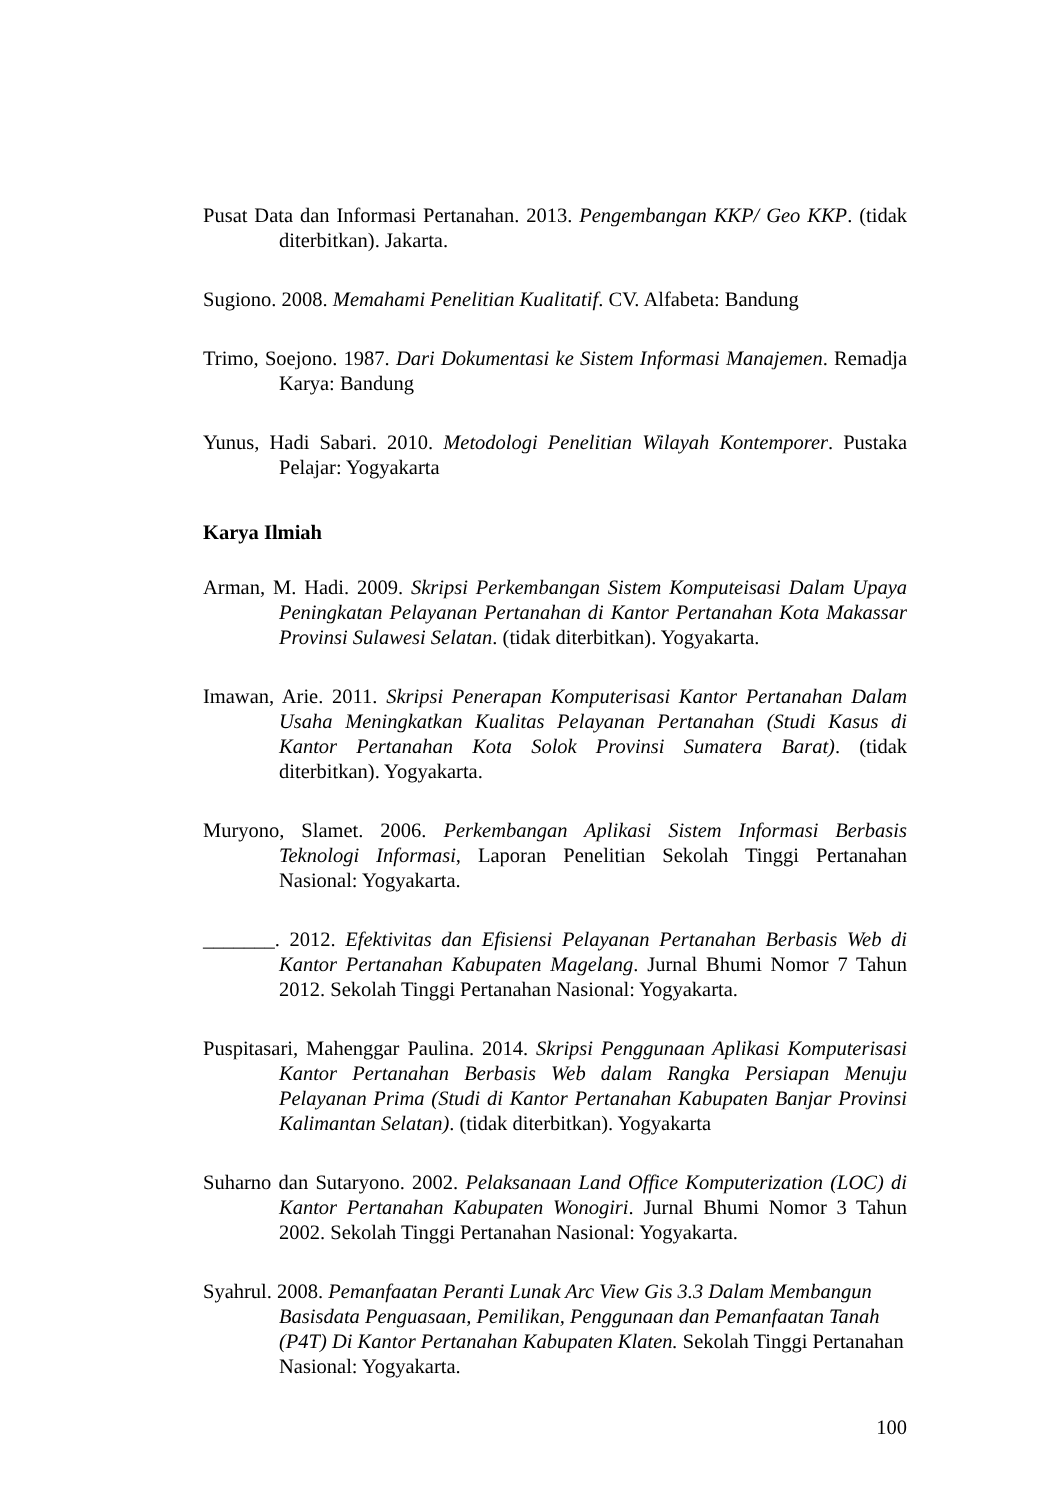Pusat Data dan Informasi Pertanahan. 2013. Pengembangan KKP/ Geo KKP. (tidak diterbitkan). Jakarta.
Sugiono. 2008. Memahami Penelitian Kualitatif. CV. Alfabeta: Bandung
Trimo, Soejono. 1987. Dari Dokumentasi ke Sistem Informasi Manajemen. Remadja Karya: Bandung
Yunus, Hadi Sabari. 2010. Metodologi Penelitian Wilayah Kontemporer. Pustaka Pelajar: Yogyakarta
Karya Ilmiah
Arman, M. Hadi. 2009. Skripsi Perkembangan Sistem Komputeisasi Dalam Upaya Peningkatan Pelayanan Pertanahan di Kantor Pertanahan Kota Makassar Provinsi Sulawesi Selatan. (tidak diterbitkan). Yogyakarta.
Imawan, Arie. 2011. Skripsi Penerapan Komputerisasi Kantor Pertanahan Dalam Usaha Meningkatkan Kualitas Pelayanan Pertanahan (Studi Kasus di Kantor Pertanahan Kota Solok Provinsi Sumatera Barat). (tidak diterbitkan). Yogyakarta.
Muryono, Slamet. 2006. Perkembangan Aplikasi Sistem Informasi Berbasis Teknologi Informasi, Laporan Penelitian Sekolah Tinggi Pertanahan Nasional: Yogyakarta.
_______. 2012. Efektivitas dan Efisiensi Pelayanan Pertanahan Berbasis Web di Kantor Pertanahan Kabupaten Magelang. Jurnal Bhumi Nomor 7 Tahun 2012. Sekolah Tinggi Pertanahan Nasional: Yogyakarta.
Puspitasari, Mahenggar Paulina. 2014. Skripsi Penggunaan Aplikasi Komputerisasi Kantor Pertanahan Berbasis Web dalam Rangka Persiapan Menuju Pelayanan Prima (Studi di Kantor Pertanahan Kabupaten Banjar Provinsi Kalimantan Selatan). (tidak diterbitkan). Yogyakarta
Suharno dan Sutaryono. 2002. Pelaksanaan Land Office Komputerization (LOC) di Kantor Pertanahan Kabupaten Wonogiri. Jurnal Bhumi Nomor 3 Tahun 2002. Sekolah Tinggi Pertanahan Nasional: Yogyakarta.
Syahrul. 2008. Pemanfaatan Peranti Lunak Arc View Gis 3.3 Dalam Membangun Basisdata Penguasaan, Pemilikan, Penggunaan dan Pemanfaatan Tanah (P4T) Di Kantor Pertanahan Kabupaten Klaten. Sekolah Tinggi Pertanahan Nasional: Yogyakarta.
100